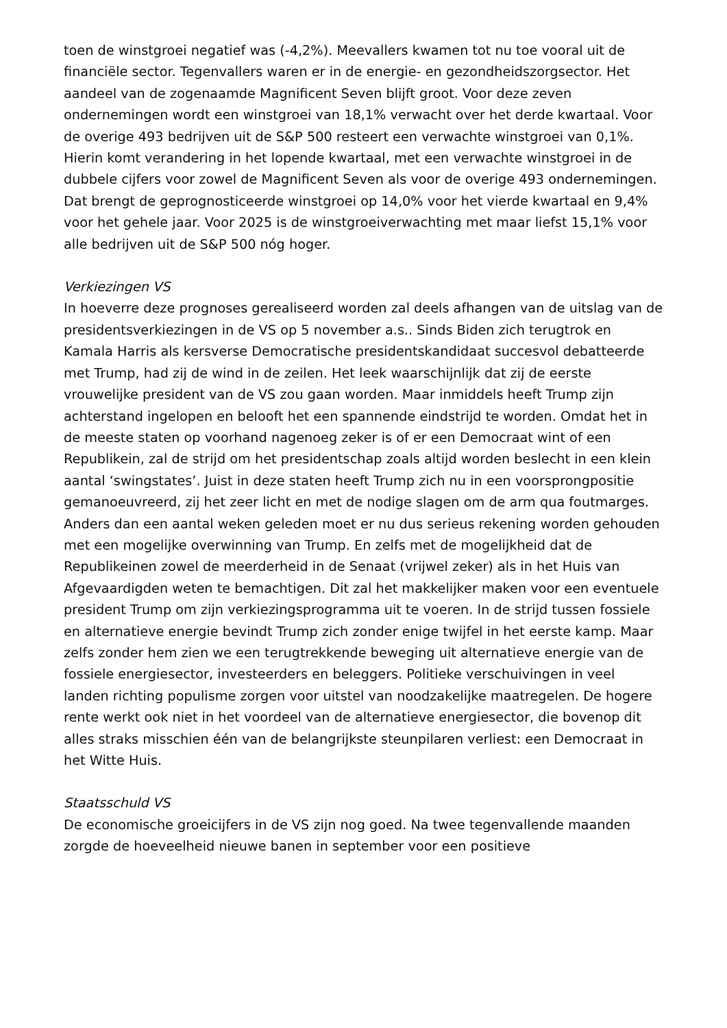toen de winstgroei negatief was (-4,2%). Meevallers kwamen tot nu toe vooral uit de financiële sector. Tegenvallers waren er in de energie- en gezondheidszorgsector. Het aandeel van de zogenaamde Magnificent Seven blijft groot. Voor deze zeven ondernemingen wordt een winstgroei van 18,1% verwacht over het derde kwartaal. Voor de overige 493 bedrijven uit de S&P 500 resteert een verwachte winstgroei van 0,1%. Hierin komt verandering in het lopende kwartaal, met een verwachte winstgroei in de dubbele cijfers voor zowel de Magnificent Seven als voor de overige 493 ondernemingen. Dat brengt de geprognosticeerde winstgroei op 14,0% voor het vierde kwartaal en 9,4% voor het gehele jaar. Voor 2025 is de winstgroeiverwachting met maar liefst 15,1% voor alle bedrijven uit de S&P 500 nóg hoger.
Verkiezingen VS
In hoeverre deze prognoses gerealiseerd worden zal deels afhangen van de uitslag van de presidentsverkiezingen in de VS op 5 november a.s.. Sinds Biden zich terugtrok en Kamala Harris als kersverse Democratische presidentskandidaat succesvol debatteerde met Trump, had zij de wind in de zeilen. Het leek waarschijnlijk dat zij de eerste vrouwelijke president van de VS zou gaan worden. Maar inmiddels heeft Trump zijn achterstand ingelopen en belooft het een spannende eindstrijd te worden. Omdat het in de meeste staten op voorhand nagenoeg zeker is of er een Democraat wint of een Republikein, zal de strijd om het presidentschap zoals altijd worden beslecht in een klein aantal ‘swingstates’. Juist in deze staten heeft Trump zich nu in een voorsprongpositie gemanoeuvreerd, zij het zeer licht en met de nodige slagen om de arm qua foutmarges. Anders dan een aantal weken geleden moet er nu dus serieus rekening worden gehouden met een mogelijke overwinning van Trump. En zelfs met de mogelijkheid dat de Republikeinen zowel de meerderheid in de Senaat (vrijwel zeker) als in het Huis van Afgevaardigden weten te bemachtigen. Dit zal het makkelijker maken voor een eventuele president Trump om zijn verkiezingsprogramma uit te voeren. In de strijd tussen fossiele en alternatieve energie bevindt Trump zich zonder enige twijfel in het eerste kamp. Maar zelfs zonder hem zien we een terugtrekkende beweging uit alternatieve energie van de fossiele energiesector, investeerders en beleggers. Politieke verschuivingen in veel landen richting populisme zorgen voor uitstel van noodzakelijke maatregelen. De hogere rente werkt ook niet in het voordeel van de alternatieve energiesector, die bovenop dit alles straks misschien één van de belangrijkste steunpilaren verliest: een Democraat in het Witte Huis.
Staatsschuld VS
De economische groeicijfers in de VS zijn nog goed. Na twee tegenvallende maanden zorgde de hoeveelheid nieuwe banen in september voor een positieve